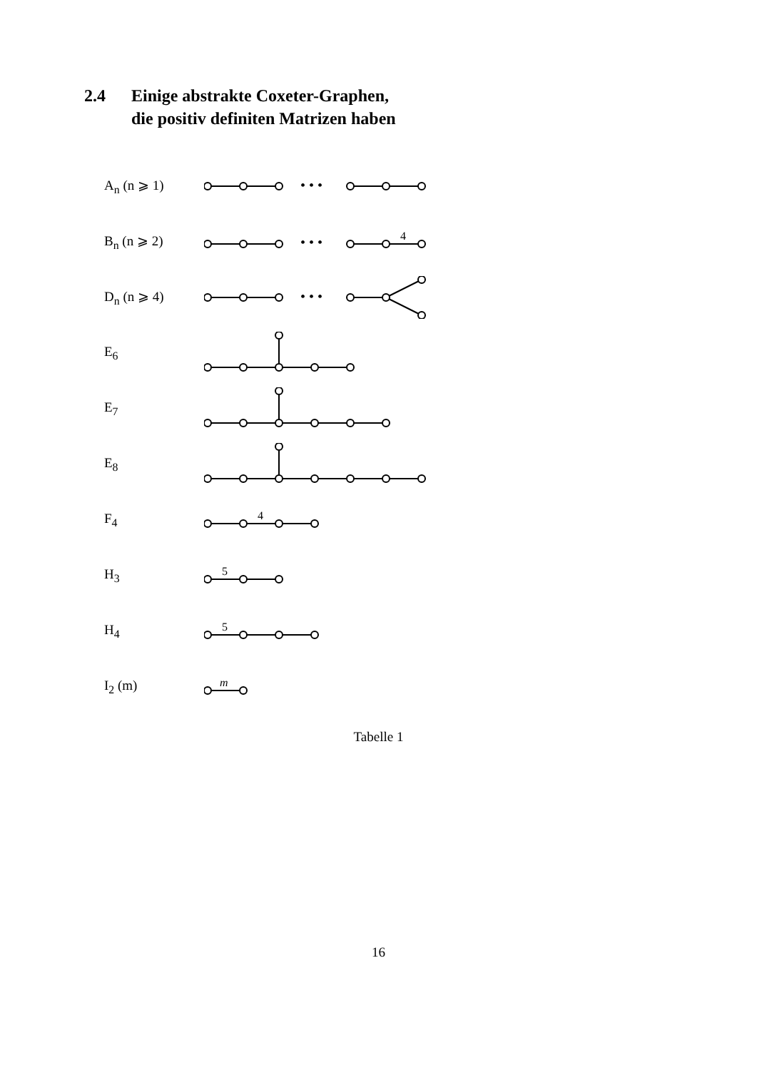2.4 Einige abstrakte Coxeter-Graphen,
die positiv definiten Matrizen haben
A<sub>n</sub> (n ⩾ 1)
• • •
B<sub>n</sub> (n ⩾ 2)
• • •
4
D<sub>n</sub> (n ⩾ 4)
• • •
E<sub>6</sub>
E<sub>7</sub>
E<sub>8</sub>
F<sub>4</sub>
4
H<sub>3</sub>
5
H<sub>4</sub>
5
I<sub>2</sub> (m)
m
Tabelle 1
16